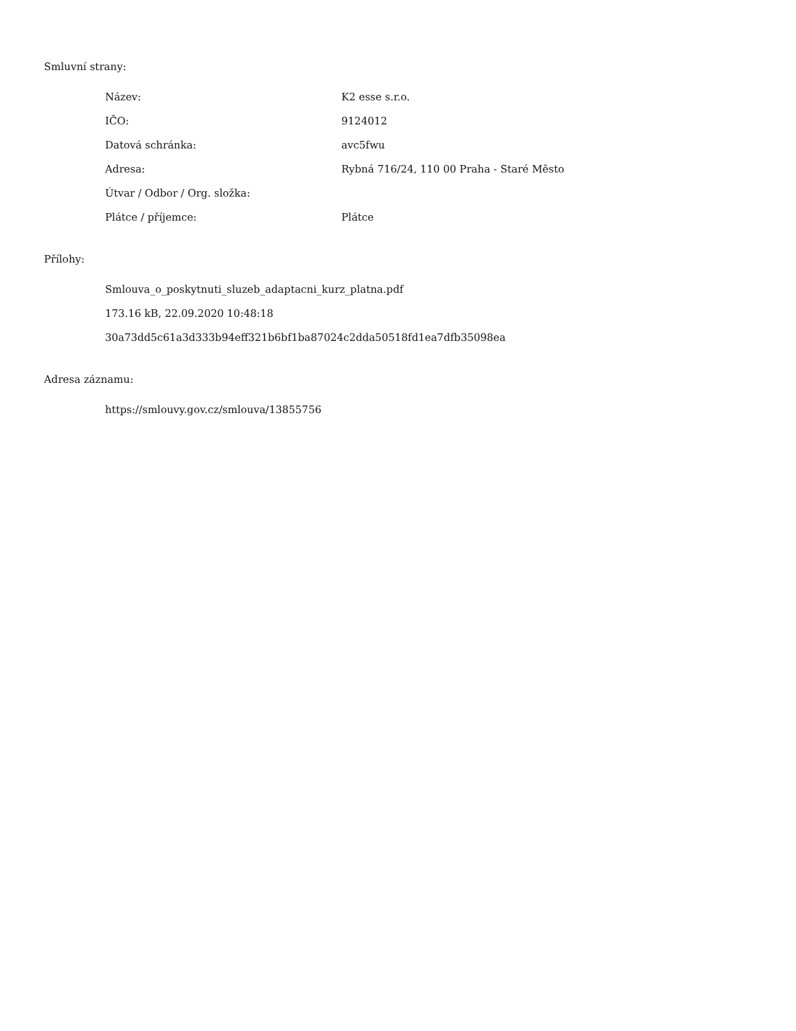Smluvní strany:
| Název: | K2 esse s.r.o. |
| IČO: | 9124012 |
| Datová schránka: | avc5fwu |
| Adresa: | Rybná 716/24, 110 00 Praha - Staré Město |
| Útvar / Odbor / Org. složka: | |
| Plátce / příjemce: | Plátce |
Přílohy:
Smlouva_o_poskytnuti_sluzeb_adaptacni_kurz_platna.pdf
173.16 kB, 22.09.2020 10:48:18
30a73dd5c61a3d333b94eff321b6bf1ba87024c2dda50518fd1ea7dfb35098ea
Adresa záznamu:
https://smlouvy.gov.cz/smlouva/13855756